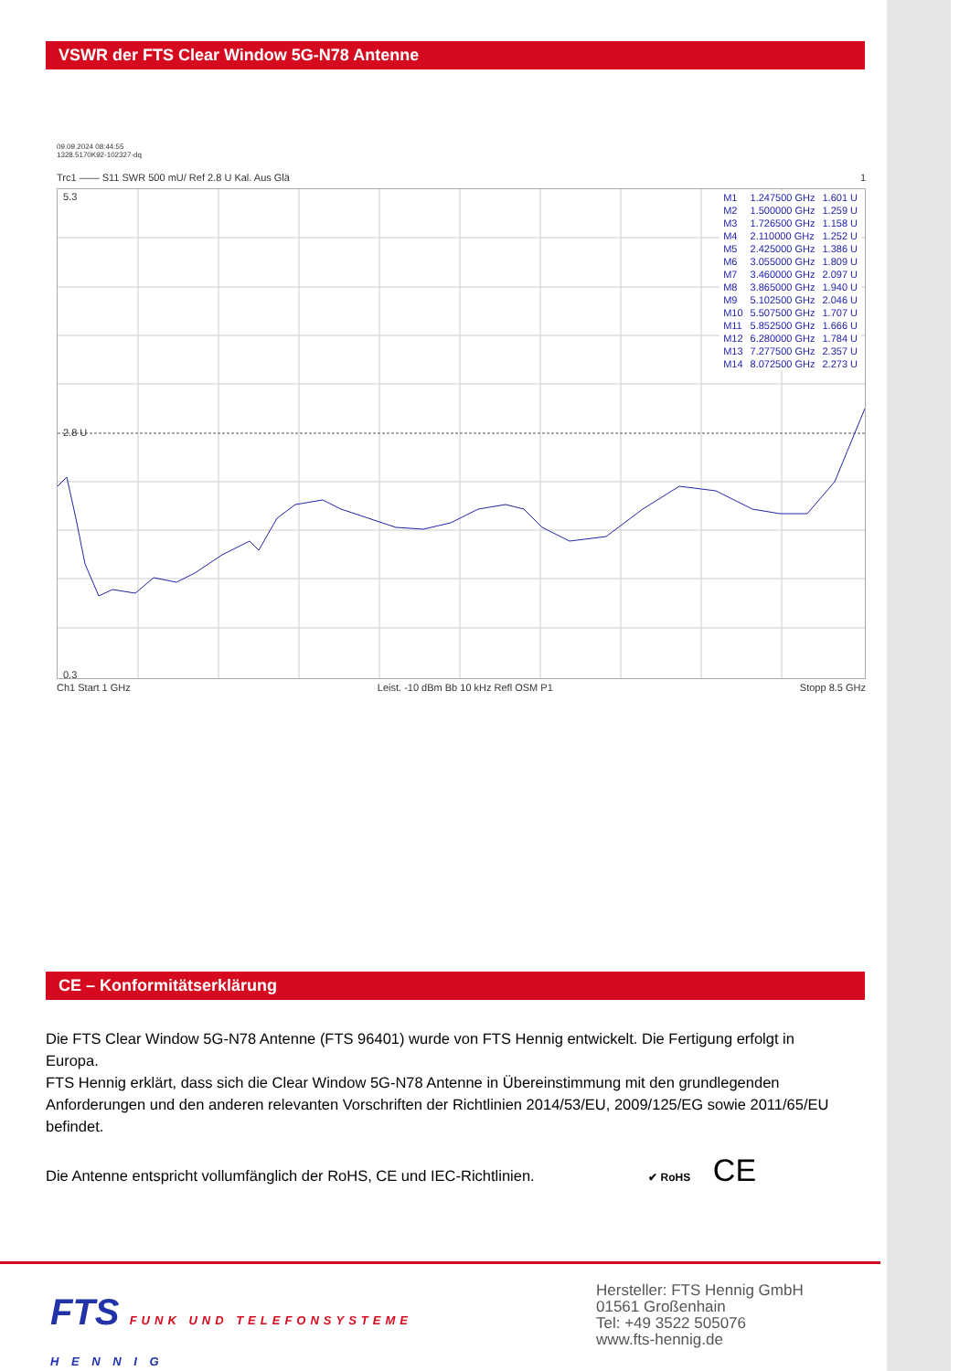VSWR der FTS Clear Window 5G-N78 Antenne
09.09.2024 08:44:55
1328.5170K92-102327-dq
Trc1 —— S11 SWR 500 mU/ Ref 2.8 U Kal. Aus Glä 1
5.3
2.8 U
0.3
| M1 | 1.247500 GHz | 1.601 U |
| M2 | 1.500000 GHz | 1.259 U |
| M3 | 1.726500 GHz | 1.158 U |
| M4 | 2.110000 GHz | 1.252 U |
| M5 | 2.425000 GHz | 1.386 U |
| M6 | 3.055000 GHz | 1.809 U |
| M7 | 3.460000 GHz | 2.097 U |
| M8 | 3.865000 GHz | 1.940 U |
| M9 | 5.102500 GHz | 2.046 U |
| M10 | 5.507500 GHz | 1.707 U |
| M11 | 5.852500 GHz | 1.666 U |
| M12 | 6.280000 GHz | 1.784 U |
| M13 | 7.277500 GHz | 2.357 U |
| M14 | 8.072500 GHz | 2.273 U |
Ch1 Start 1 GHz Leist. -10 dBm Bb 10 kHz Refl OSM P1 Stopp 8.5 GHz
CE – Konformitätserklärung
Die FTS Clear Window 5G-N78 Antenne (FTS 96401) wurde von FTS Hennig entwickelt. Die Fertigung erfolgt in Europa.
FTS Hennig erklärt, dass sich die Clear Window 5G-N78 Antenne in Übereinstimmung mit den grundlegenden Anforderungen und den anderen relevanten Vorschriften der Richtlinien 2014/53/EU, 2009/125/EG sowie 2011/65/EU befindet.
Die Antenne entspricht vollumfänglich der RoHS, CE und IEC-Richtlinien. ✔ RoHS CE
FTS FUNK UND TELEFONSYSTEME
H E N N I G
Hersteller: FTS Hennig GmbH
01561 Großenhain
Tel: +49 3522 505076
www.fts-hennig.de